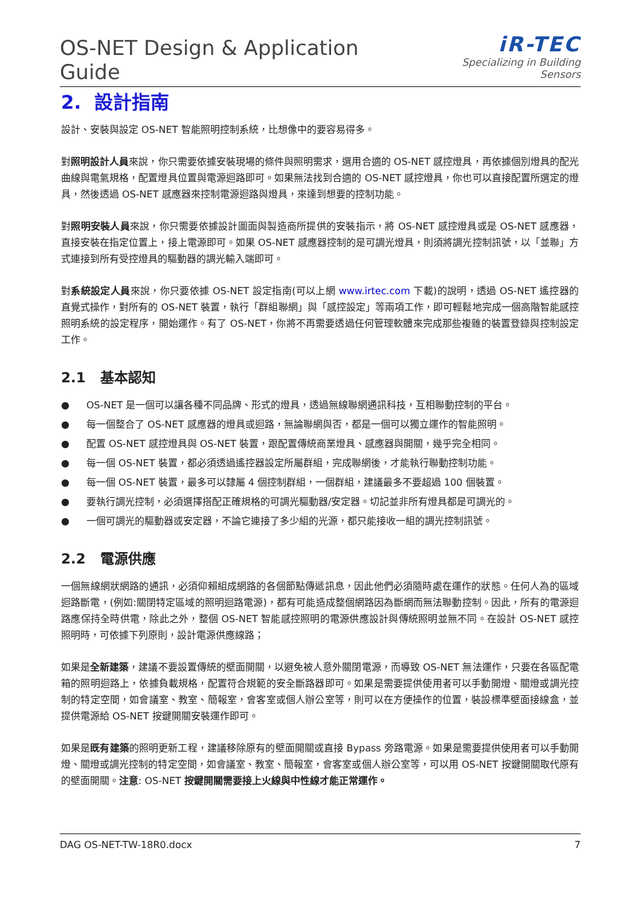OS-NET Design & Application Guide
iR-TEC
Specializing in Building Sensors
2. 設計指南
設計、安裝與設定 OS-NET 智能照明控制系統，比想像中的要容易得多。
對照明設計人員來說，你只需要依據安裝現場的條件與照明需求，選用合適的 OS-NET 感控燈具，再依據個別燈具的配光曲線與電氣規格，配置燈具位置與電源迴路即可。如果無法找到合適的 OS-NET 感控燈具，你也可以直接配置所選定的燈具，然後透過 OS-NET 感應器來控制電源迴路與燈具，來達到想要的控制功能。
對照明安裝人員來說，你只需要依據設計圖面與製造商所提供的安裝指示，將 OS-NET 感控燈具或是 OS-NET 感應器，直接安裝在指定位置上，接上電源即可。如果 OS-NET 感應器控制的是可調光燈具，則須將調光控制訊號，以「並聯」方式連接到所有受控燈具的驅動器的調光輸入端即可。
對系統設定人員來說，你只要依據 OS-NET 設定指南(可以上網 www.irtec.com 下載)的說明，透過 OS-NET 遙控器的直覺式操作，對所有的 OS-NET 裝置，執行「群組聯網」與「感控設定」等兩項工作，即可輕鬆地完成一個高階智能感控照明系統的設定程序，開始運作。有了 OS-NET，你將不再需要透過任何管理軟體來完成那些複雜的裝置登錄與控制設定工作。
2.1 基本認知
● OS-NET 是一個可以讓各種不同品牌、形式的燈具，透過無線聯網通訊科技，互相聯動控制的平台。
● 每一個整合了 OS-NET 感應器的燈具或迴路，無論聯網與否，都是一個可以獨立運作的智能照明。
● 配置 OS-NET 感控燈具與 OS-NET 裝置，跟配置傳統商業燈具、感應器與開關，幾乎完全相同。
● 每一個 OS-NET 裝置，都必須透過遙控器設定所屬群組，完成聯網後，才能執行聯動控制功能。
● 每一個 OS-NET 裝置，最多可以隸屬 4 個控制群組，一個群組，建議最多不要超過 100 個裝置。
● 要執行調光控制，必須選擇搭配正確規格的可調光驅動器/安定器。切記並非所有燈具都是可調光的。
● 一個可調光的驅動器或安定器，不論它連接了多少組的光源，都只能接收一組的調光控制訊號。
2.2 電源供應
一個無線網狀網路的通訊，必須仰賴組成網路的各個節點傳遞訊息，因此他們必須隨時處在運作的狀態。任何人為的區域迴路斷電，(例如:關閉特定區域的照明迴路電源)，都有可能造成整個網路因為斷網而無法聯動控制。因此，所有的電源迴路應保持全時供電，除此之外，整個 OS-NET 智能感控照明的電源供應設計與傳統照明並無不同。在設計 OS-NET 感控照明時，可依據下列原則，設計電源供應線路；
如果是全新建築，建議不要設置傳統的壁面開關，以避免被人意外關閉電源，而導致 OS-NET 無法運作，只要在各區配電箱的照明迴路上，依據負載規格，配置符合規範的安全斷路器即可。如果是需要提供使用者可以手動開燈、關燈或調光控制的特定空間，如會議室、教室、簡報室，會客室或個人辦公室等，則可以在方便操作的位置，裝設標準壁面接線盒，並提供電源給 OS-NET 按鍵開關安裝運作即可。
如果是既有建築的照明更新工程，建議移除原有的壁面開關或直接 Bypass 旁路電源。如果是需要提供使用者可以手動開燈、關燈或調光控制的特定空間，如會議室、教室、簡報室，會客室或個人辦公室等，可以用 OS-NET 按鍵開關取代原有的壁面開關。注意: OS-NET 按鍵開關需要接上火線與中性線才能正常運作。
DAG OS-NET-TW-18R0.docx 7